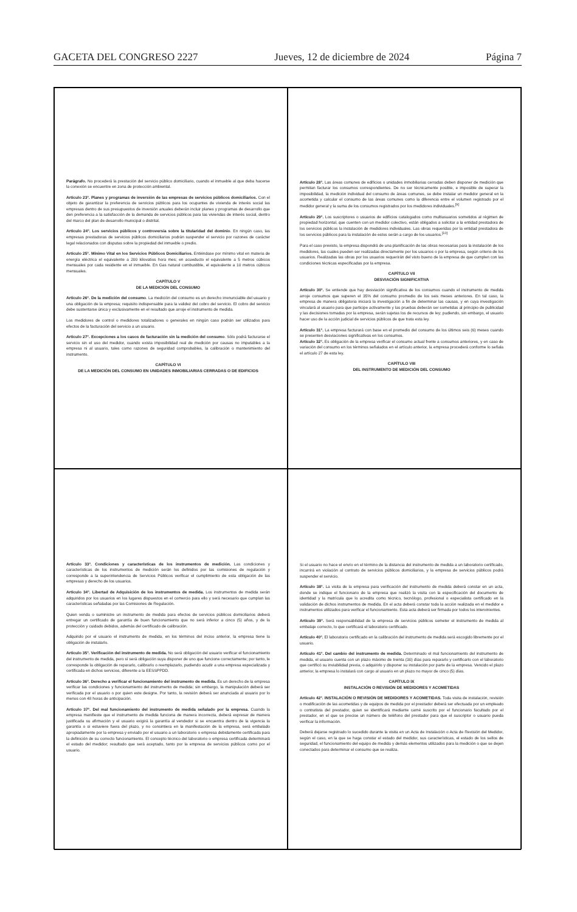GACETA DEL CONGRESO 2227 Jueves, 12 de diciembre de 2024 Página 7
Parágrafo. No procederá la prestación del servicio público domiciliario, cuando el inmueble al que deba hacerse la conexión se encuentre en zona de protección ambiental.
Artículo 23°. Planes y programas de inversión de las empresas de servicios públicos domiciliarios. Con el objeto de garantizar la preferencia de servicios públicos para los ocupantes de vivienda de interés social las empresas dentro de sus presupuestos de inversión anuales deberán incluir planes y programas de desarrollo que den preferencia a la satisfacción de la demanda de servicios públicos para las viviendas de interés social, dentro del marco del plan de desarrollo municipal o distrital.
Artículo 24°. Los servicios públicos y controversia sobre la titularidad del dominio. En ningún caso, las empresas prestadoras de servicios públicos domiciliarios podrán suspender el servicio por razones de carácter legal relacionados con disputas sobre la propiedad del inmueble o predio.
Artículo 25°. Mínimo Vital en los Servicios Públicos Domiciliarios. Entiéndase por mínimo vital en materia de energía eléctrica el equivalente a 200 kilovatios hora mes; en acueducto el equivalente a 5 metros cúbicos mensuales por cada residente en el inmueble. En Gas natural combustible, el equivalente a 10 metros cúbicos mensuales.
CAPÍTULO V
DE LA MEDICIÓN DEL CONSUMO
Artículo 26°. De la medición del consumo. La medición del consumo es un derecho irrenunciable del usuario y una obligación de la empresa; requisito indispensable para la validez del cobro del servicio. El cobro del servicio debe sustentarse única y exclusivamente en el resultado que arroje el instrumento de medida.
Los medidores de control o medidores totalizadores o generales en ningún caso podrán ser utilizados para efectos de la facturación del servicio a un usuario.
Artículo 27°. Excepciones a los casos de facturación sin la medición del consumo. Sólo podrá facturarse el servicio sin el uso del medidor, cuando exista imposibilidad real de medición por causas no imputables a la empresa ni al usuario, tales como razones de seguridad comprobables, la calibración o mantenimiento del instrumento.
CAPÍTULO VI
DE LA MEDICIÓN DEL CONSUMO EN UNIDADES INMOBILIARIAS CERRADAS O DE EDIFICIOS
Artículo 28°. Las áreas comunes de edificios o unidades inmobiliarias cerradas deben disponer de medición que permitan facturar los consumos correspondientes. De no ser técnicamente posible, e imposible de superar la imposibilidad, la medición individual del consumo de áreas comunes, se debe instalar un medidor general en la acometida y calcular el consumo de las áreas comunes como la diferencia entre el volumen registrado por el medidor general y la suma de los consumos registrados por los medidores individuales.<sup>[9]</sup>
Artículo 29°. Los suscriptores o usuarios de edificios catalogados como multiusuarios sometidos al régimen de propiedad horizontal, que cuenten con un medidor colectivo, están obligados a solicitar a la entidad prestadora de los servicios públicos la instalación de medidores individuales. Las obras requeridas por la entidad prestadora de los servicios públicos para la instalación de estos serán a cargo de los usuarios.<sup>[10]</sup>
Para el caso previsto, la empresa dispondrá de una planificación de las obras necesarias para la instalación de los medidores, las cuales pueden ser realizadas directamente por los usuarios o por la empresa, según criterio de los usuarios. Realizadas las obras por los usuarios requerirán del visto bueno de la empresa de que cumplen con las condiciones técnicas especificadas por la empresa.
CAPÍTULO VII
DESVIACIÓN SIGNIFICATIVA
Artículo 30°. Se entiende que hay desviación significativa de los consumos cuando el instrumento de medida arroje consumos que superen el 35% del consumo promedio de los seis meses anteriores. En tal caso, la empresa de manera obligatoria iniciará la investigación a fin de determinar las causas, y en cuya investigación vinculará al usuario para que participe activamente y las pruebas deberán ser sometidas al principio de publicidad y las decisiones tomadas por la empresa, serán sujetas los de recursos de ley; pudiendo, sin embargo, el usuario hacer uso de la acción judicial de servicios públicos de que trata esta ley.
Artículo 31°. La empresa facturará con base en el promedio del consumo de los últimos seis (6) meses cuando se presenten desviaciones significativas en los consumos.
Artículo 32°. Es obligación de la empresa verificar el consumo actual frente a consumos anteriores, y en caso de variación del consumo en los términos señalados en el artículo anterior, la empresa procederá conforme lo señala el artículo 27 de esta ley.
CAPÍTULO VIII
DEL INSTRUMENTO DE MEDICIÓN DEL CONSUMO
Artículo 33°. Condiciones y características de los instrumentos de medición. Las condiciones y características de los instrumentos de medición serán los definidos por las comisiones de regulación y corresponde a la superintendencia de Servicios Públicos verificar el cumplimiento de esta obligación de las empresas y derecho de los usuarios.
Artículo 34°. Libertad de Adquisición de los instrumentos de medida. Los instrumentos de medida serán adquiridos por los usuarios en los lugares dispuestos en el comercio para ello y será necesario que cumplan las características señaladas por las Comisiones de Regulación.
Quien venda o suministre un instrumento de medida para efectos de servicios públicos domiciliarios deberá entregar un certificado de garantía de buen funcionamiento que no será inferior a cinco (5) años, y de la protección y cuidado debidos, además del certificado de calibración.
Adquirido por el usuario el instrumento de medida, en los términos del inciso anterior, la empresa tiene la obligación de instalarlo.
Artículo 35°. Verificación del instrumento de medida. No será obligación del usuario verificar el funcionamiento del instrumento de medida, pero sí será obligación suya disponer de uno que funcione correctamente; por tanto, le corresponde la obligación de repararlo, calibrarlo o reemplazarlo, pudiendo acudir a una empresa especializada y certificada en dichos servicios, diferente a la EESSPPDD.
Artículo 36°. Derecho a verificar el funcionamiento del instrumento de medida. Es un derecho de la empresa verificar las condiciones y funcionamiento del instrumento de medida; sin embargo, la manipulación deberá ser verificada por el usuario o por quien este designe. Por tanto, la revisión deberá ser anunciada al usuario por lo menos con 48 horas de anticipación.
Artículo 37°. Del mal funcionamiento del instrumento de medida señalado por la empresa. Cuando la empresa manifieste que el instrumento de medida funciona de manera incorrecta, deberá expresar de manera justificada su afirmación y el usuario exigirá la garantía al vendedor si se encuentra dentro de la vigencia la garantía o si estuviere fuera del plazo, y no consintiera en la manifestación de la empresa, será embalado apropiadamente por la empresa y enviado por el usuario a un laboratorio o empresa debidamente certificada para la definición de su correcto funcionamiento. El concepto técnico del laboratorio o empresa certificada determinará el estado del medidor; resultado que será aceptado, tanto por la empresa de servicios públicos como por el usuario.
Si el usuario no hace el envío en el término de la distancia del instrumento de medida a un laboratorio certificado, incurrirá en violación al contrato de servicios públicos domiciliarios, y la empresa de servicios públicos podrá suspender el servicio.
Artículo 38°. La visita de la empresa para verificación del instrumento de medida deberá constar en un acta, donde se indique el funcionario de la empresa que realizó la visita con la especificación del documento de identidad y la matrícula que lo acredita como técnico, tecnólogo, profesional o especialista certificado en la validación de dichos instrumentos de medida. En el acta deberá constar toda la acción realizada en el medidor e instrumentos utilizados para verificar el funcionamiento. Esta acta deberá ser firmada por todos los intervinientes.
Artículo 39°. Será responsabilidad de la empresa de servicios públicos someter el instrumento de medida al embalaje correcto, lo que certificará el laboratorio certificado.
Artículo 40°. El laboratorio certificado en la calibración del instrumento de medida será escogido libremente por el usuario.
Artículo 41°. Del cambio del instrumento de medida. Determinado el mal funcionamiento del instrumento de medida, el usuario cuenta con un plazo máximo de treinta (30) días para repararlo y certificarlo con el laboratorio que certificó su inviabilidad previa, o adquirirlo y disponer su instalación por parte de la empresa. Vencido el plazo anterior, la empresa lo instalará con cargo al usuario en un plazo no mayor de cinco (5) días.
CAPÍTULO IX
INSTALACIÓN O REVISIÓN DE MEDIDORES Y ACOMETIDAS
Artículo 42°. INSTALACIÓN O REVISIÓN DE MEDIDORES Y ACOMETIDAS. Toda visita de instalación, revisión o modificación de las acometidas y de equipos de medida por el prestador deberá ser efectuada por un empleado o contratista del prestador, quien se identificará mediante carné suscrito por el funcionario facultado por el prestador, en el que se precise un número de teléfono del prestador para que el suscriptor o usuario pueda verificar la información.
Deberá dejarse registrado lo sucedido durante la visita en un Acta de Instalación o Acta de Revisión del Medidor, según el caso, en la que se haga constar el estado del medidor, sus características, el estado de los sellos de seguridad, el funcionamiento del equipo de medida y demás elementos utilizados para la medición o que se dejen conectados para determinar el consumo que se realiza.